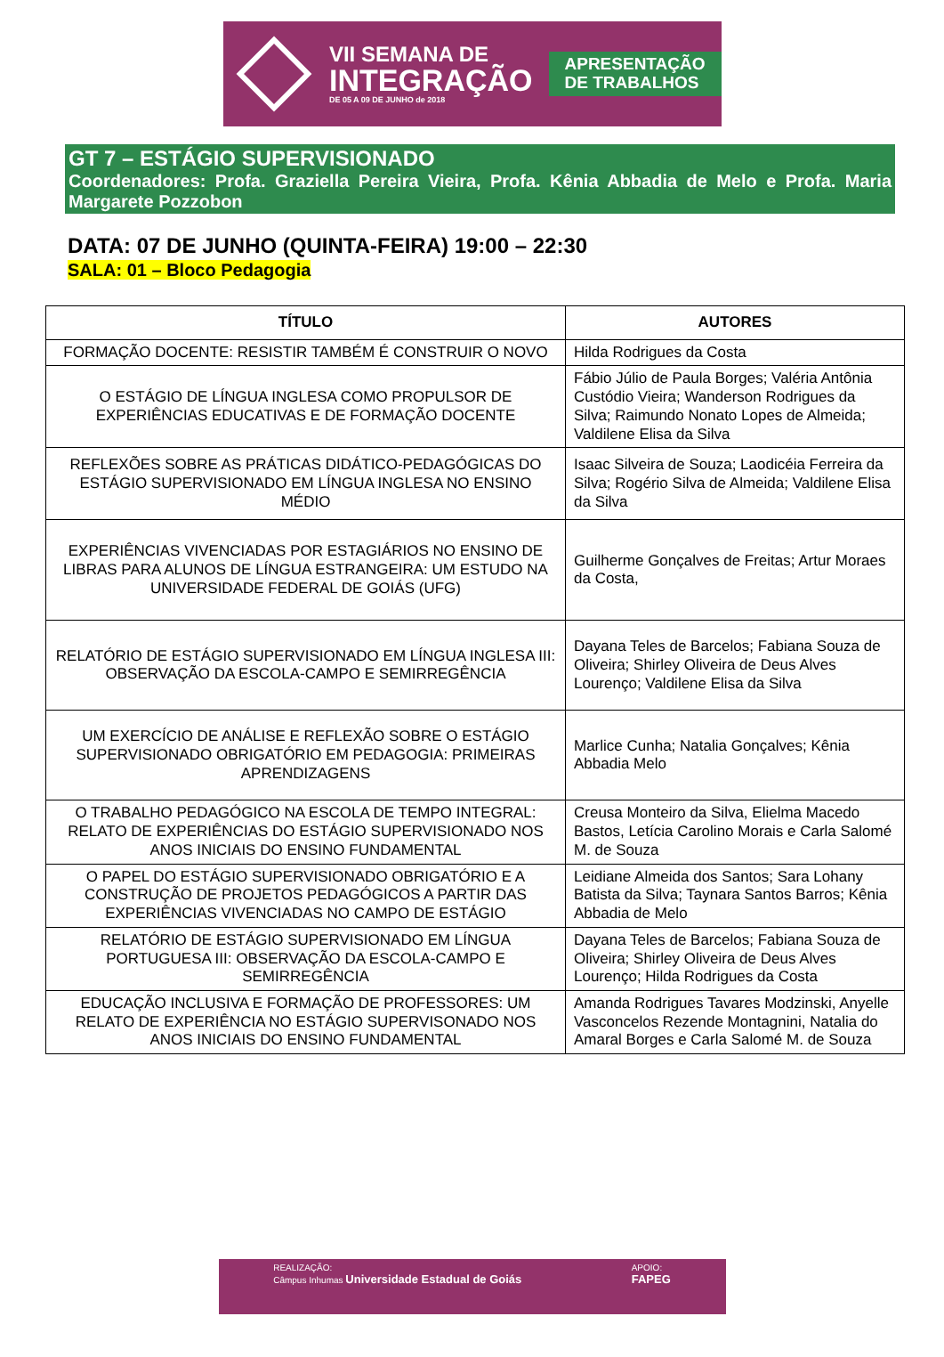VII SEMANA DE
INTEGRAÇÃO
DE 05 A 09 DE JUNHO de 2018
APRESENTAÇÃO
DE TRABALHOS
GT 7 – ESTÁGIO SUPERVISIONADO
Coordenadores: Profa. Graziella Pereira Vieira, Profa. Kênia Abbadia de Melo e Profa. Maria Margarete Pozzobon
DATA: 07 DE JUNHO (QUINTA-FEIRA) 19:00 – 22:30
SALA: 01 – Bloco Pedagogia
| TÍTULO | AUTORES |
| --- | --- |
| FORMAÇÃO DOCENTE: RESISTIR TAMBÉM É CONSTRUIR O NOVO | Hilda Rodrigues da Costa |
| O ESTÁGIO DE LÍNGUA INGLESA COMO PROPULSOR DE EXPERIÊNCIAS EDUCATIVAS E DE FORMAÇÃO DOCENTE | Fábio Júlio de Paula Borges; Valéria Antônia Custódio Vieira; Wanderson Rodrigues da Silva; Raimundo Nonato Lopes de Almeida; Valdilene Elisa da Silva |
| REFLEXÕES SOBRE AS PRÁTICAS DIDÁTICO-PEDAGÓGICAS DO ESTÁGIO SUPERVISIONADO EM LÍNGUA INGLESA NO ENSINO MÉDIO | Isaac Silveira de Souza; Laodicéia Ferreira da Silva; Rogério Silva de Almeida; Valdilene Elisa da Silva |
| EXPERIÊNCIAS VIVENCIADAS POR ESTAGIÁRIOS NO ENSINO DE LIBRAS PARA ALUNOS DE LÍNGUA ESTRANGEIRA: UM ESTUDO NA UNIVERSIDADE FEDERAL DE GOIÁS (UFG) | Guilherme Gonçalves de Freitas; Artur Moraes da Costa, |
| RELATÓRIO DE ESTÁGIO SUPERVISIONADO EM LÍNGUA INGLESA III: OBSERVAÇÃO DA ESCOLA-CAMPO E SEMIRREGÊNCIA | Dayana Teles de Barcelos; Fabiana Souza de Oliveira; Shirley Oliveira de Deus Alves Lourenço; Valdilene Elisa da Silva |
| UM EXERCÍCIO DE ANÁLISE E REFLEXÃO SOBRE O ESTÁGIO SUPERVISIONADO OBRIGATÓRIO EM PEDAGOGIA: PRIMEIRAS APRENDIZAGENS | Marlice Cunha; Natalia Gonçalves; Kênia Abbadia Melo |
| O TRABALHO PEDAGÓGICO NA ESCOLA DE TEMPO INTEGRAL: RELATO DE EXPERIÊNCIAS DO ESTÁGIO SUPERVISIONADO NOS ANOS INICIAIS DO ENSINO FUNDAMENTAL | Creusa Monteiro da Silva, Elielma Macedo Bastos, Letícia Carolino Morais e Carla Salomé M. de Souza |
| O PAPEL DO ESTÁGIO SUPERVISIONADO OBRIGATÓRIO E A CONSTRUÇÃO DE PROJETOS PEDAGÓGICOS A PARTIR DAS EXPERIÊNCIAS VIVENCIADAS NO CAMPO DE ESTÁGIO | Leidiane Almeida dos Santos; Sara Lohany Batista da Silva; Taynara Santos Barros; Kênia Abbadia de Melo |
| RELATÓRIO DE ESTÁGIO SUPERVISIONADO EM LÍNGUA PORTUGUESA III: OBSERVAÇÃO DA ESCOLA-CAMPO E SEMIRREGÊNCIA | Dayana Teles de Barcelos; Fabiana Souza de Oliveira; Shirley Oliveira de Deus Alves Lourenço; Hilda Rodrigues da Costa |
| EDUCAÇÃO INCLUSIVA E FORMAÇÃO DE PROFESSORES: UM RELATO DE EXPERIÊNCIA NO ESTÁGIO SUPERVISONADO NOS ANOS INICIAIS DO ENSINO FUNDAMENTAL | Amanda Rodrigues Tavares Modzinski, Anyelle Vasconcelos Rezende Montagnini, Natalia do Amaral Borges e Carla Salomé M. de Souza |
REALIZAÇÃO:
Câmpus Inhumas Universidade Estadual de Goiás
APOIO:
FAPEG